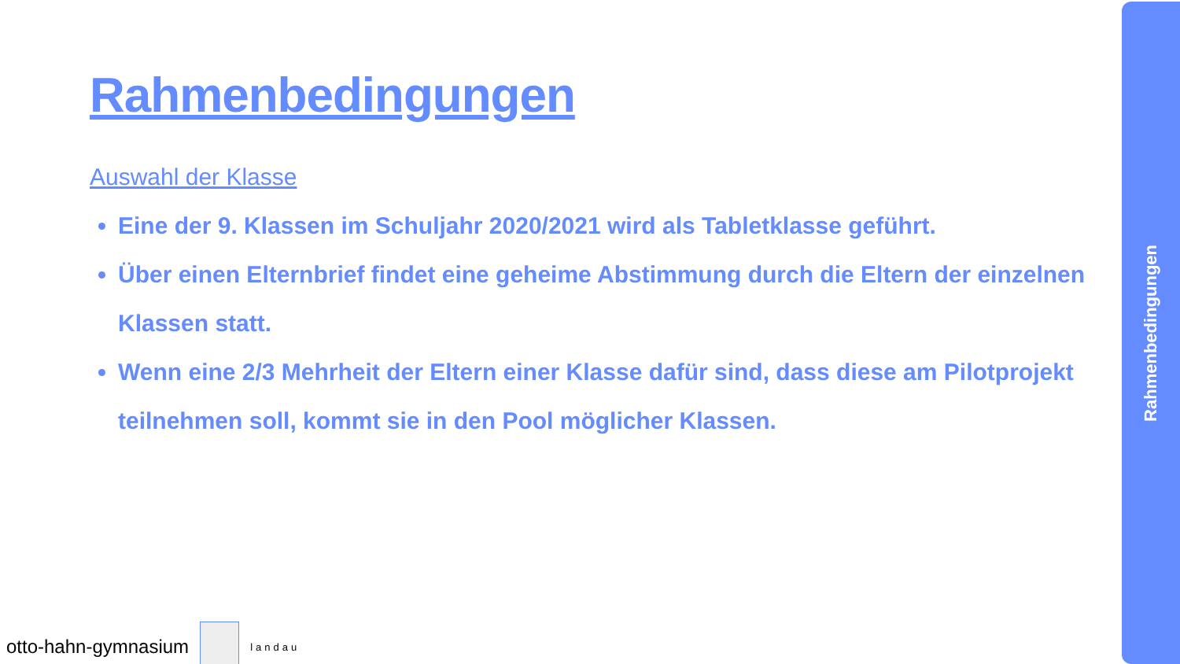Rahmenbedingungen
Auswahl der Klasse
Eine der 9. Klassen im Schuljahr 2020/2021 wird als Tabletklasse geführt.
Über einen Elternbrief findet eine geheime Abstimmung durch die Eltern der einzelnen Klassen statt.
Wenn eine 2/3 Mehrheit der Eltern einer Klasse dafür sind, dass diese am Pilotprojekt teilnehmen soll, kommt sie in den Pool möglicher Klassen.
otto-hahn-gymnasium
landau
Rahmenbedingungen